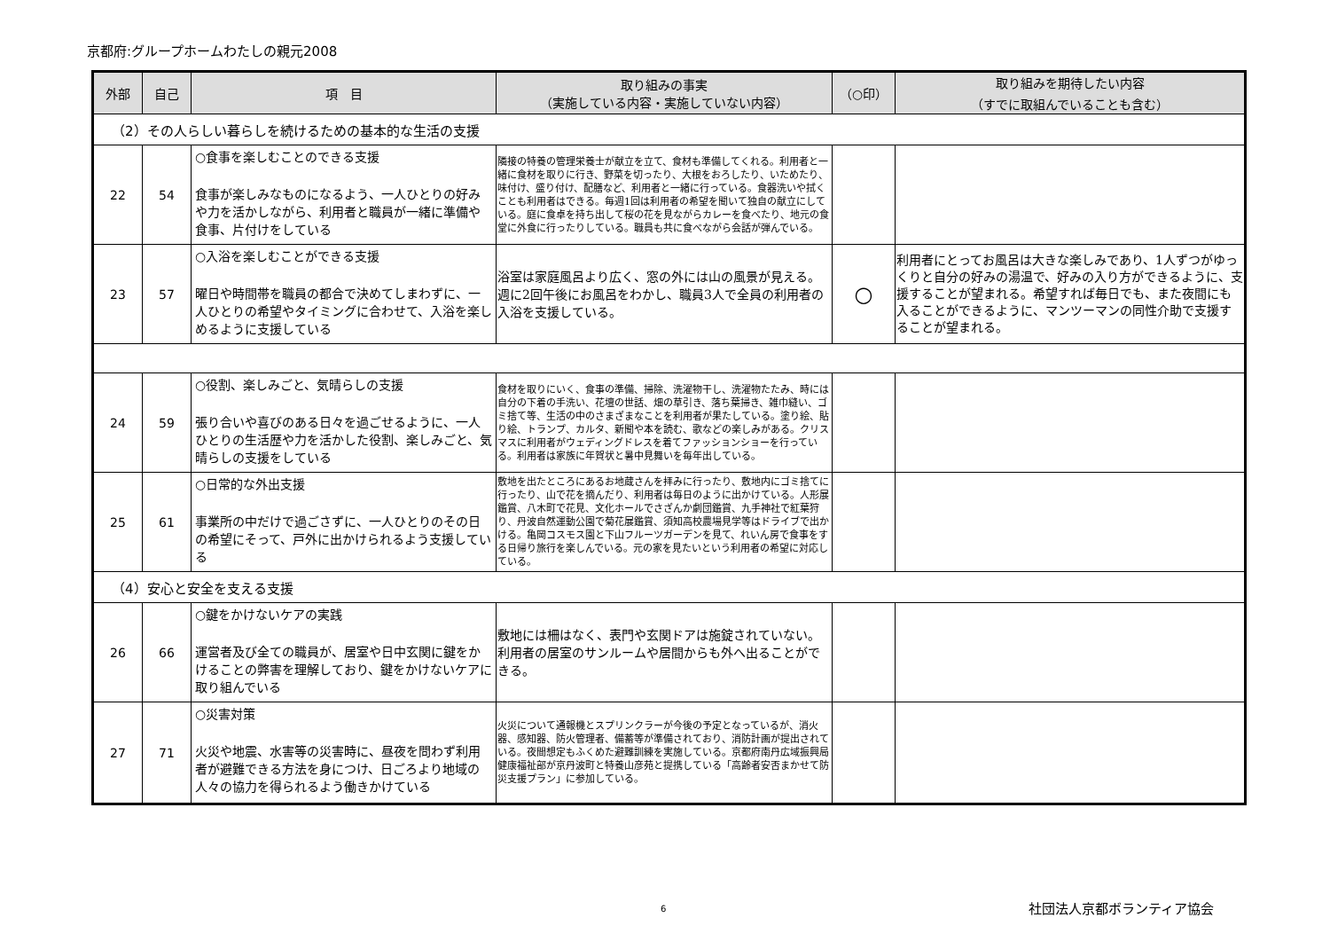京都府:グループホームわたしの親元2008
| 外部 | 自己 | 項 目 | 取り組みの事実 （実施している内容・実施していない内容） | （○印） | 取り組みを期待したい内容 （すでに取組んでいることも含む） |
| --- | --- | --- | --- | --- | --- |
| （2）その人らしい暮らしを続けるための基本的な生活の支援 | | | | | |
| 22 | 54 | ○食事を楽しむことのできる支援 食事が楽しみなものになるよう、一人ひとりの好みや力を活かしながら、利用者と職員が一緒に準備や食事、片付けをしている | 隣接の特養の管理栄養士が献立を立て、食材も準備してくれる。利用者と一緒に食材を取りに行き、野菜を切ったり、大根をおろしたり、いためたり、味付け、盛り付け、配膳など、利用者と一緒に行っている。食器洗いや拭くことも利用者はできる。毎週1回は利用者の希望を聞いて独自の献立にしている。庭に食卓を持ち出して桜の花を見ながらカレーを食べたり、地元の食堂に外食に行ったりしている。職員も共に食べながら会話が弾んでいる。 | | |
| 23 | 57 | ○入浴を楽しむことができる支援 曜日や時間帯を職員の都合で決めてしまわずに、一人ひとりの希望やタイミングに合わせて、入浴を楽しめるように支援している | 浴室は家庭風呂より広く、窓の外には山の風景が見える。週に2回午後にお風呂をわかし、職員3人で全員の利用者の入浴を支援している。 | ○ | 利用者にとってお風呂は大きな楽しみであり、1人ずつがゆっくりと自分の好みの湯温で、好みの入り方ができるように、支援することが望まれる。希望すれば毎日でも、また夜間にも入ることができるように、マンツーマンの同性介助で支援することが望まれる。 |
| 24 | 59 | ○役割、楽しみごと、気晴らしの支援 張り合いや喜びのある日々を過ごせるように、一人ひとりの生活歴や力を活かした役割、楽しみごと、気晴らしの支援をしている | 食材を取りにいく、食事の準備、掃除、洗濯物干し、洗濯物たたみ、時には自分の下着の手洗い、花壇の世話、畑の草引き、落ち葉掃き、雑巾縫い、ゴミ捨て等、生活の中のさまざまなことを利用者が果たしている。塗り絵、貼り絵、トランプ、カルタ、新聞や本を読む、歌などの楽しみがある。クリスマスに利用者がウェディングドレスを着てファッションショーを行っている。利用者は家族に年賀状と暑中見舞いを毎年出している。 | | |
| 25 | 61 | ○日常的な外出支援 事業所の中だけで過ごさずに、一人ひとりのその日の希望にそって、戸外に出かけられるよう支援している | 敷地を出たところにあるお地蔵さんを拝みに行ったり、敷地内にゴミ捨てに行ったり、山で花を摘んだり、利用者は毎日のように出かけている。人形展鑑賞、八木町で花見、文化ホールでさざんか劇団鑑賞、九手神社で紅葉狩り、丹波自然運動公園で菊花展鑑賞、須知高校農場見学等はドライブで出かける。亀岡コスモス園と下山フルーツガーデンを見て、れいん房で食事をする日帰り旅行を楽しんでいる。元の家を見たいという利用者の希望に対応している。 | | |
| （4）安心と安全を支える支援 | | | | | |
| 26 | 66 | ○鍵をかけないケアの実践 運営者及び全ての職員が、居室や日中玄関に鍵をかけることの弊害を理解しており、鍵をかけないケアに取り組んでいる | 敷地には柵はなく、表門や玄関ドアは施錠されていない。利用者の居室のサンルームや居間からも外へ出ることができる。 | | |
| 27 | 71 | ○災害対策 火災や地震、水害等の災害時に、昼夜を問わず利用者が避難できる方法を身につけ、日ごろより地域の人々の協力を得られるよう働きかけている | 火災について通報機とスプリンクラーが今後の予定となっているが、消火器、感知器、防火管理者、備蓄等が準備されており、消防計画が提出されている。夜間想定もふくめた避難訓練を実施している。京都府南丹広域振興局健康福祉部が京丹波町と特養山彦苑と提携している「高齢者安否まかせて防災支援プラン」に参加している。 | | |
6 社団法人京都ボランティア協会